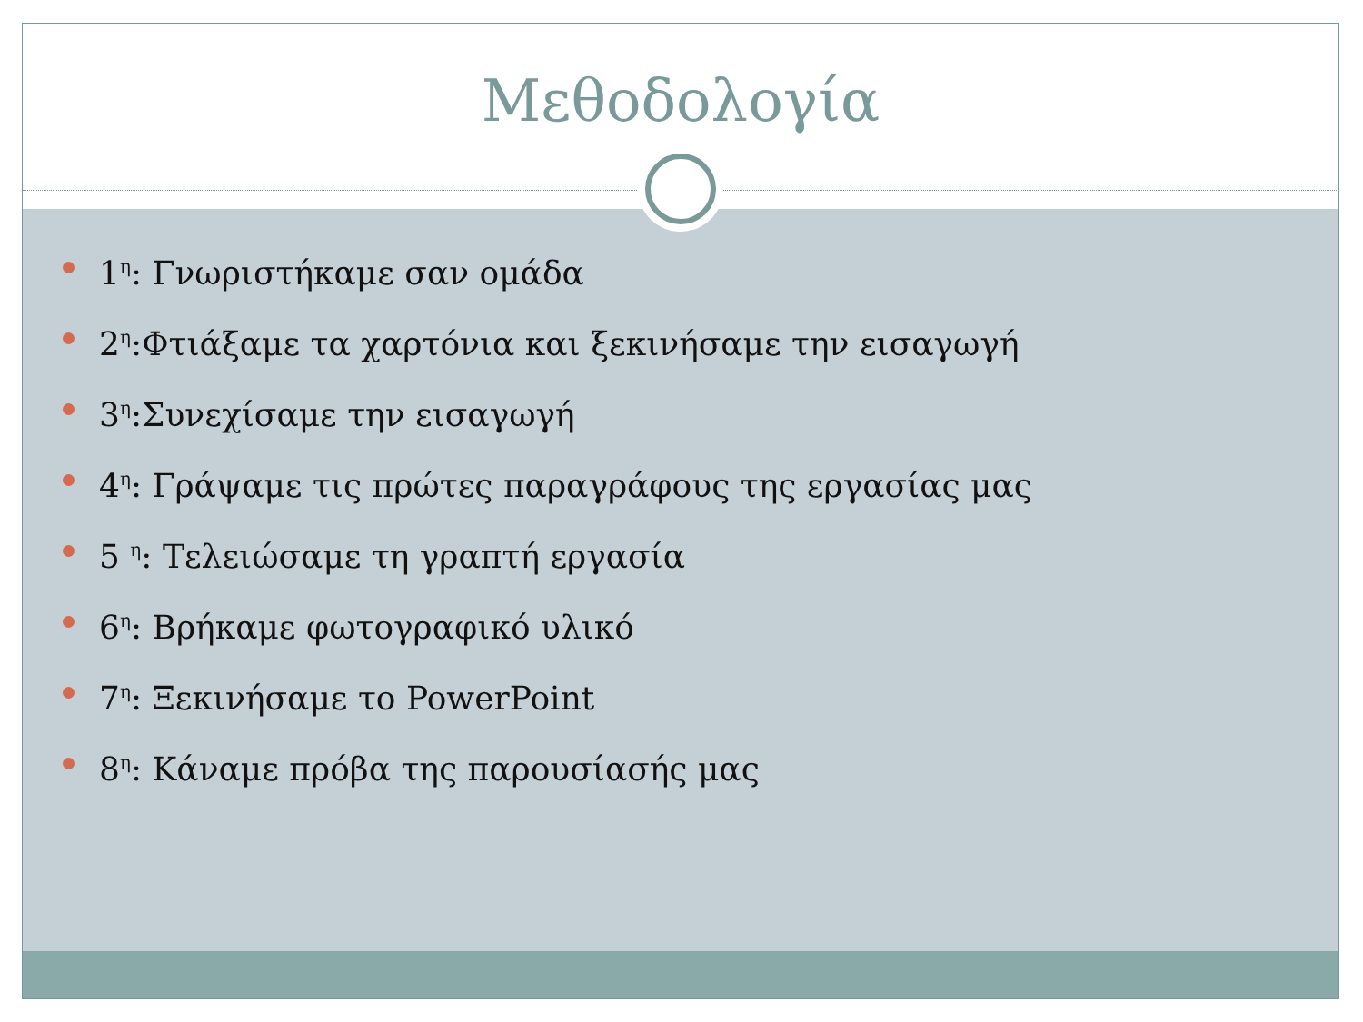Μεθοδολογία
1<sup>η</sup>: Γνωριστήκαμε σαν ομάδα
2<sup>η</sup>:Φτιάξαμε τα χαρτόνια και ξεκινήσαμε την εισαγωγή
3<sup>η</sup>:Συνεχίσαμε την εισαγωγή
4<sup>η</sup>: Γράψαμε τις πρώτες παραγράφους της εργασίας μας
5 <sup>η</sup>: Τελειώσαμε τη γραπτή εργασία
6<sup>η</sup>: Βρήκαμε φωτογραφικό υλικό
7<sup>η</sup>: Ξεκινήσαμε το PowerPoint
8<sup>η</sup>: Κάναμε πρόβα της παρουσίασής μας